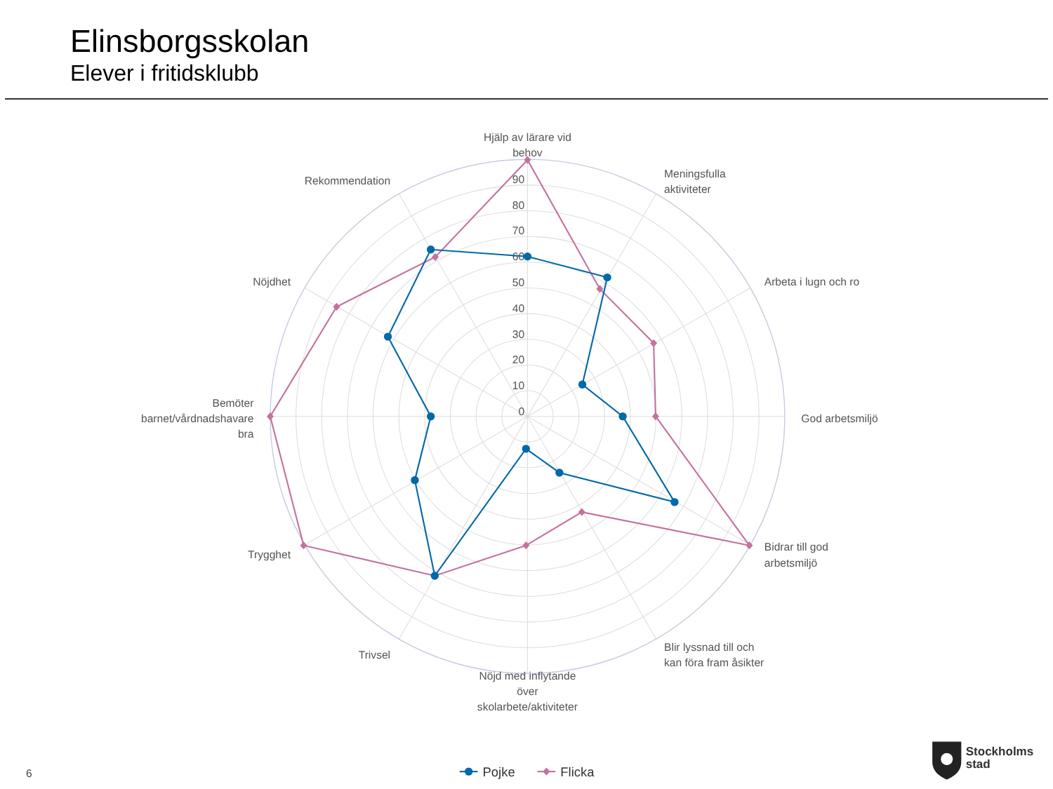Elinsborgsskolan
Elever i fritidsklubb
0
10
20
30
40
50
60
70
80
90
Hjälp av lärare vid
behov
Meningsfulla
aktiviteter
Arbeta i lugn och ro
God arbetsmiljö
Bidrar till god
arbetsmiljö
Blir lyssnad till och
kan föra fram åsikter
Nöjd med inflytande
över
skolarbete/aktiviteter
Trivsel
Trygghet
Bemöter
barnet/vårdnadshavare
bra
Nöjdhet
Rekommendation
6
Pojke
Flicka
Stockholms
stad